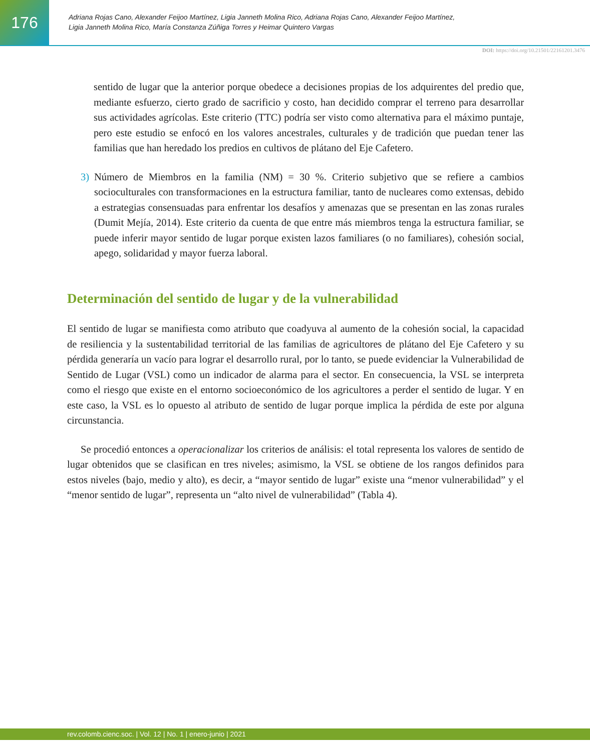176
Adriana Rojas Cano, Alexander Feijoo Martínez, Ligia Janneth Molina Rico, Adriana Rojas Cano, Alexander Feijoo Martínez,
Ligia Janneth Molina Rico, María Constanza Zúñiga Torres y Heimar Quintero Vargas
DOI: https://doi.org/10.21501/22161201.3476
sentido de lugar que la anterior porque obedece a decisiones propias de los adquirentes del predio que, mediante esfuerzo, cierto grado de sacrificio y costo, han decidido comprar el terreno para desarrollar sus actividades agrícolas. Este criterio (TTC) podría ser visto como alternativa para el máximo puntaje, pero este estudio se enfocó en los valores ancestrales, culturales y de tradición que puedan tener las familias que han heredado los predios en cultivos de plátano del Eje Cafetero.
3) Número de Miembros en la familia (NM) = 30 %. Criterio subjetivo que se refiere a cambios socioculturales con transformaciones en la estructura familiar, tanto de nucleares como extensas, debido a estrategias consensuadas para enfrentar los desafíos y amenazas que se presentan en las zonas rurales (Dumit Mejía, 2014). Este criterio da cuenta de que entre más miembros tenga la estructura familiar, se puede inferir mayor sentido de lugar porque existen lazos familiares (o no familiares), cohesión social, apego, solidaridad y mayor fuerza laboral.
Determinación del sentido de lugar y de la vulnerabilidad
El sentido de lugar se manifiesta como atributo que coadyuva al aumento de la cohesión social, la capacidad de resiliencia y la sustentabilidad territorial de las familias de agricultores de plátano del Eje Cafetero y su pérdida generaría un vacío para lograr el desarrollo rural, por lo tanto, se puede evidenciar la Vulnerabilidad de Sentido de Lugar (VSL) como un indicador de alarma para el sector. En consecuencia, la VSL se interpreta como el riesgo que existe en el entorno socioeconómico de los agricultores a perder el sentido de lugar. Y en este caso, la VSL es lo opuesto al atributo de sentido de lugar porque implica la pérdida de este por alguna circunstancia.
Se procedió entonces a operacionalizar los criterios de análisis: el total representa los valores de sentido de lugar obtenidos que se clasifican en tres niveles; asimismo, la VSL se obtiene de los rangos definidos para estos niveles (bajo, medio y alto), es decir, a “mayor sentido de lugar” existe una “menor vulnerabilidad” y el “menor sentido de lugar”, representa un “alto nivel de vulnerabilidad” (Tabla 4).
rev.colomb.cienc.soc. | Vol. 12 | No. 1 | enero-junio | 2021